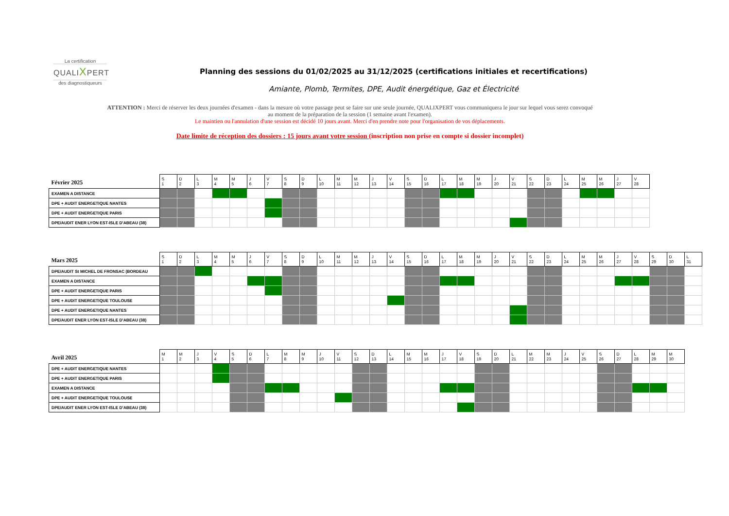La certification
QUALIXPERT
des diagnostiqueurs
Planning des sessions du 01/02/2025 au 31/12/2025 (certifications initiales et recertifications)
Amiante, Plomb, Termites, DPE, Audit énergétique, Gaz et Électricité
ATTENTION : Merci de réserver les deux journées d'examen - dans la mesure où votre passage peut se faire sur une seule journée, QUALIXPERT vous communiquera le jour sur lequel vous serez convoqué au moment de la préparation de la session (1 semaine avant l'examen).
Le maintien ou l'annulation d'une session est décidé 10 jours avant. Merci d'en prendre note pour l'organisation de vos déplacements.
Date limite de réception des dossiers : 15 jours avant votre session (inscription non prise en compte si dossier incomplet)
| Février 2025 | S 1 | D 2 | L 3 | M 4 | M 5 | J 6 | V 7 | S 8 | D 9 | L 10 | M 11 | M 12 | J 13 | V 14 | S 15 | D 16 | L 17 | M 18 | M 19 | J 20 | V 21 | S 22 | D 23 | L 24 | M 25 | M 26 | J 27 | V 28 |
| --- | --- | --- | --- | --- | --- | --- | --- | --- | --- | --- | --- | --- | --- | --- | --- | --- | --- | --- | --- | --- | --- | --- | --- | --- | --- | --- | --- | --- |
| EXAMEN A DISTANCE | | | | | | | | | | | | | | | | | | | | | | | | | | | | |
| DPE + AUDIT ENERGETIQUE NANTES | | | | | | | | | | | | | | | | | | | | | | | | | | | | |
| DPE + AUDIT ENERGETIQUE PARIS | | | | | | | | | | | | | | | | | | | | | | | | | | | | |
| DPE/AUDIT ENER LYON EST-ISLE D'ABEAU (38) | | | | | | | | | | | | | | | | | | | | | | | | | | | | |
| Mars 2025 | S 1 | D 2 | L 3 | M 4 | M 5 | J 6 | V 7 | S 8 | D 9 | L 10 | M 11 | M 12 | J 13 | V 14 | S 15 | D 16 | L 17 | M 18 | M 19 | J 20 | V 21 | S 22 | D 23 | L 24 | M 25 | M 26 | J 27 | V 28 | S 29 | D 30 | L 31 |
| --- | --- | --- | --- | --- | --- | --- | --- | --- | --- | --- | --- | --- | --- | --- | --- | --- | --- | --- | --- | --- | --- | --- | --- | --- | --- | --- | --- | --- | --- | --- | --- |
| DPE/AUDIT St MICHEL DE FRONSAC (BORDEAU | | | | | | | | | | | | | | | | | | | | | | | | | | | | | | | |
| EXAMEN A DISTANCE | | | | | | | | | | | | | | | | | | | | | | | | | | | | | | | |
| DPE + AUDIT ENERGETIQUE PARIS | | | | | | | | | | | | | | | | | | | | | | | | | | | | | | | |
| DPE + AUDIT ENERGETIQUE TOULOUSE | | | | | | | | | | | | | | | | | | | | | | | | | | | | | | | |
| DPE + AUDIT ENERGETIQUE NANTES | | | | | | | | | | | | | | | | | | | | | | | | | | | | | | | |
| DPE/AUDIT ENER LYON EST-ISLE D'ABEAU (38) | | | | | | | | | | | | | | | | | | | | | | | | | | | | | | | |
| Avril 2025 | M 1 | M 2 | J 3 | V 4 | S 5 | D 6 | L 7 | M 8 | M 9 | J 10 | V 11 | S 12 | D 13 | L 14 | M 15 | M 16 | J 17 | V 18 | S 19 | D 20 | L 21 | M 22 | M 23 | J 24 | V 25 | S 26 | D 27 | L 28 | M 29 | M 30 |
| --- | --- | --- | --- | --- | --- | --- | --- | --- | --- | --- | --- | --- | --- | --- | --- | --- | --- | --- | --- | --- | --- | --- | --- | --- | --- | --- | --- | --- | --- | --- |
| DPE + AUDIT ENERGETIQUE NANTES | | | | | | | | | | | | | | | | | | | | | | | | | | | | | | |
| DPE + AUDIT ENERGETIQUE PARIS | | | | | | | | | | | | | | | | | | | | | | | | | | | | | | |
| EXAMEN A DISTANCE | | | | | | | | | | | | | | | | | | | | | | | | | | | | | | |
| DPE + AUDIT ENERGETIQUE TOULOUSE | | | | | | | | | | | | | | | | | | | | | | | | | | | | | | |
| DPE/AUDIT ENER LYON EST-ISLE D'ABEAU (38) | | | | | | | | | | | | | | | | | | | | | | | | | | | | | | |